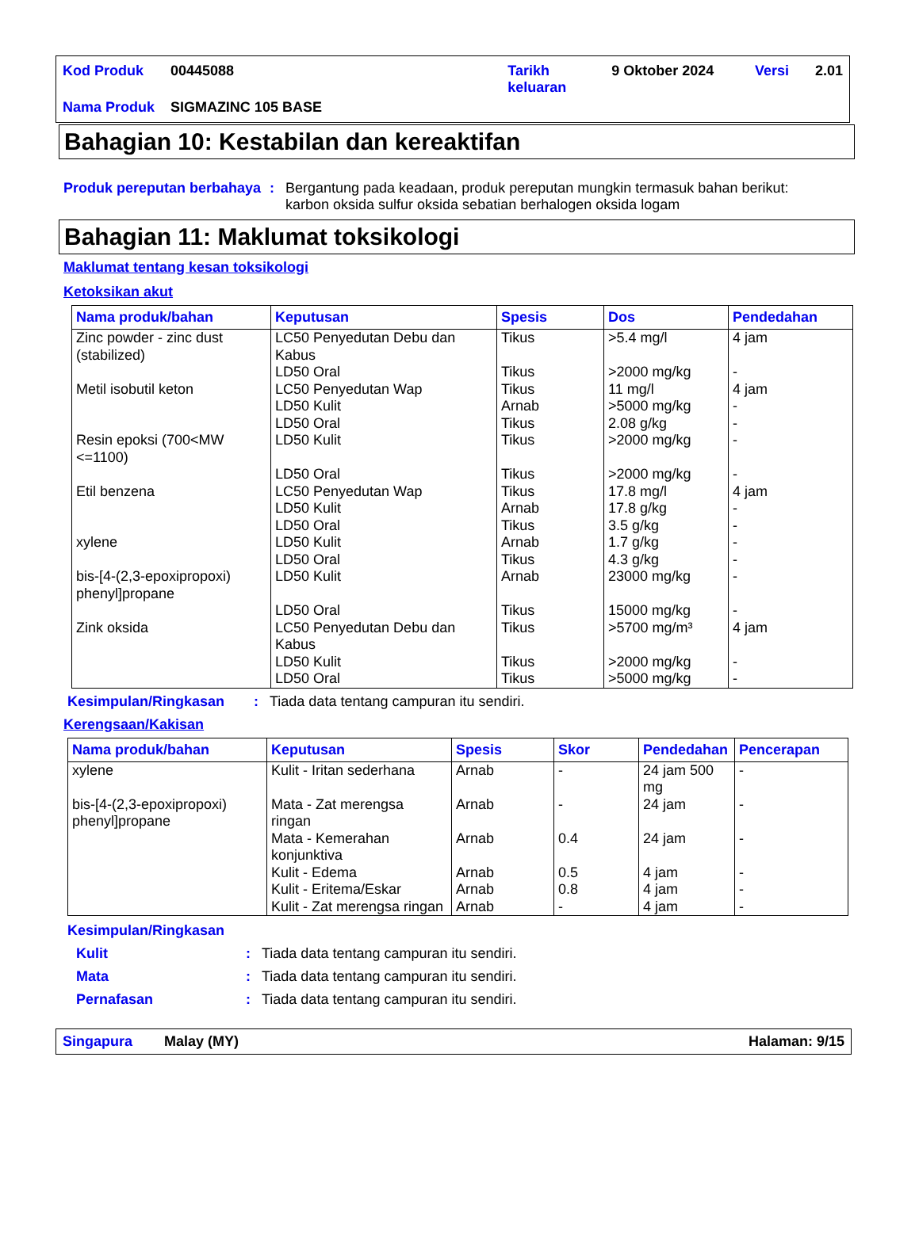| Kod Produk | 00445088 | Tarikh keluaran | 9 Oktober 2024 | Versi | 2.01 |
| Nama Produk | SIGMAZINC 105 BASE | | | | |
Bahagian 10: Kestabilan dan kereaktifan
Produk pereputan berbahaya
: Bergantung pada keadaan, produk pereputan mungkin termasuk bahan berikut: karbon oksida sulfur oksida sebatian berhalogen oksida logam
Bahagian 11: Maklumat toksikologi
Maklumat tentang kesan toksikologi
Ketoksikan akut
| Nama produk/bahan | Keputusan | Spesis | Dos | Pendedahan |
| --- | --- | --- | --- | --- |
| Zinc powder - zinc dust (stabilized) | LC50 Penyedutan Debu dan Kabus LD50 Oral | Tikus Tikus | >5.4 mg/l >2000 mg/kg | 4 jam - |
| Metil isobutil keton | LC50 Penyedutan Wap LD50 Kulit LD50 Oral | Tikus Arnab Tikus | 11 mg/l >5000 mg/kg 2.08 g/kg | 4 jam - - |
| Resin epoksi (700<MW <=1100) | LD50 Kulit LD50 Oral | Tikus Tikus | >2000 mg/kg >2000 mg/kg | - - |
| Etil benzena | LC50 Penyedutan Wap LD50 Kulit LD50 Oral | Tikus Arnab Tikus | 17.8 mg/l 17.8 g/kg 3.5 g/kg | 4 jam - - |
| xylene | LD50 Kulit LD50 Oral | Arnab Tikus | 1.7 g/kg 4.3 g/kg | - - |
| bis-[4-(2,3-epoxipropoxi) phenyl]propane | LD50 Kulit LD50 Oral | Arnab Tikus | 23000 mg/kg 15000 mg/kg | - - |
| Zink oksida | LC50 Penyedutan Debu dan Kabus LD50 Kulit LD50 Oral | Tikus Tikus Tikus | >5700 mg/m³ >2000 mg/kg >5000 mg/kg | 4 jam - - |
Kesimpulan/Ringkasan : Tiada data tentang campuran itu sendiri.
Kerengsaan/Kakisan
| Nama produk/bahan | Keputusan | Spesis | Skor | Pendedahan | Pencerapan |
| --- | --- | --- | --- | --- | --- |
| xylene | Kulit - Iritan sederhana | Arnab | - | 24 jam 500 mg | - |
| bis-[4-(2,3-epoxipropoxi) phenyl]propane | Mata - Zat merengsa ringan Mata - Kemerahan konjunktiva Kulit - Edema Kulit - Eritema/Eskar Kulit - Zat merengsa ringan | Arnab Arnab Arnab Arnab Arnab | - 0.4 0.5 0.8 - | 24 jam 24 jam 4 jam 4 jam 4 jam | - - - - - |
Kesimpulan/Ringkasan
Kulit : Tiada data tentang campuran itu sendiri.
Mata : Tiada data tentang campuran itu sendiri.
Pernafasan : Tiada data tentang campuran itu sendiri.
Singapura Malay (MY) Halaman: 9/15